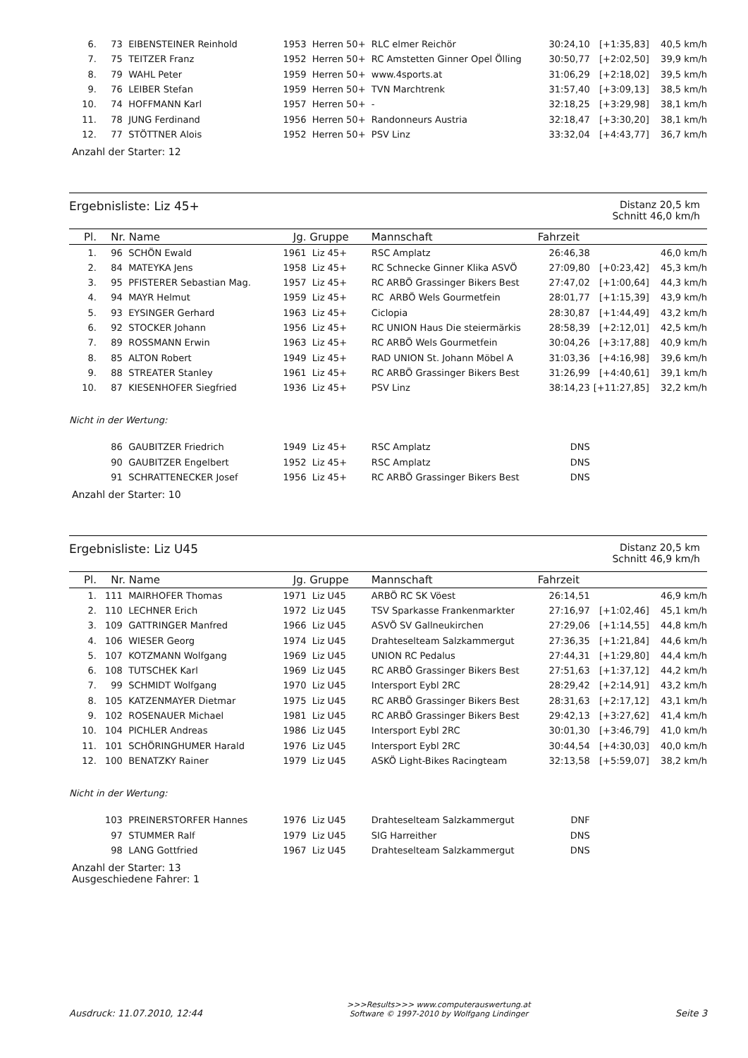| 6. | 73 | EIBENSTEINER Reinhold | 1953 | Herren 50+ | RLC elmer Reichör | 30:24,10 | [+1:35,83] | 40,5 km/h |
| 7. | 75 | TEITZER Franz | 1952 | Herren 50+ | RC Amstetten Ginner Opel Ölling | 30:50,77 | [+2:02,50] | 39,9 km/h |
| 8. | 79 | WAHL Peter | 1959 | Herren 50+ | www.4sports.at | 31:06,29 | [+2:18,02] | 39,5 km/h |
| 9. | 76 | LEIBER Stefan | 1959 | Herren 50+ | TVN Marchtrenk | 31:57,40 | [+3:09,13] | 38,5 km/h |
| 10. | 74 | HOFFMANN Karl | 1957 | Herren 50+ | - | 32:18,25 | [+3:29,98] | 38,1 km/h |
| 11. | 78 | JUNG Ferdinand | 1956 | Herren 50+ | Randonneurs Austria | 32:18,47 | [+3:30,20] | 38,1 km/h |
| 12. | 77 | STÖTTNER Alois | 1952 | Herren 50+ | PSV Linz | 33:32,04 | [+4:43,77] | 36,7 km/h |
Anzahl der Starter: 12
Ergebnisliste: Liz 45+
Distanz 20,5 km
Schnitt 46,0 km/h
| Pl. | Nr. | Name | Jg. | Gruppe | Mannschaft | Fahrzeit | | |
| --- | --- | --- | --- | --- | --- | --- | --- | --- |
| 1. | 96 | SCHÖN Ewald | 1961 | Liz 45+ | RSC Amplatz | 26:46,38 | | 46,0 km/h |
| 2. | 84 | MATEYKA Jens | 1958 | Liz 45+ | RC Schnecke Ginner Klika ASVÖ | 27:09,80 | [+0:23,42] | 45,3 km/h |
| 3. | 95 | PFISTERER Sebastian Mag. | 1957 | Liz 45+ | RC ARBÖ Grassinger Bikers Best | 27:47,02 | [+1:00,64] | 44,3 km/h |
| 4. | 94 | MAYR Helmut | 1959 | Liz 45+ | RC ARBÖ Wels Gourmetfein | 28:01,77 | [+1:15,39] | 43,9 km/h |
| 5. | 93 | EYSINGER Gerhard | 1963 | Liz 45+ | Ciclopia | 28:30,87 | [+1:44,49] | 43,2 km/h |
| 6. | 92 | STOCKER Johann | 1956 | Liz 45+ | RC UNION Haus Die steiermärkis | 28:58,39 | [+2:12,01] | 42,5 km/h |
| 7. | 89 | ROSSMANN Erwin | 1963 | Liz 45+ | RC ARBÖ Wels Gourmetfein | 30:04,26 | [+3:17,88] | 40,9 km/h |
| 8. | 85 | ALTON Robert | 1949 | Liz 45+ | RAD UNION St. Johann Möbel A | 31:03,36 | [+4:16,98] | 39,6 km/h |
| 9. | 88 | STREATER Stanley | 1961 | Liz 45+ | RC ARBÖ Grassinger Bikers Best | 31:26,99 | [+4:40,61] | 39,1 km/h |
| 10. | 87 | KIESENHOFER Siegfried | 1936 | Liz 45+ | PSV Linz | 38:14,23 | [+11:27,85] | 32,2 km/h |
Nicht in der Wertung:
| | 86 | GAUBITZER Friedrich | 1949 | Liz 45+ | RSC Amplatz | DNS | | |
| | 90 | GAUBITZER Engelbert | 1952 | Liz 45+ | RSC Amplatz | DNS | | |
| | 91 | SCHRATTENECKER Josef | 1956 | Liz 45+ | RC ARBÖ Grassinger Bikers Best | DNS | | |
Anzahl der Starter: 10
Ergebnisliste: Liz U45
Distanz 20,5 km
Schnitt 46,9 km/h
| Pl. | Nr. | Name | Jg. | Gruppe | Mannschaft | Fahrzeit | | |
| --- | --- | --- | --- | --- | --- | --- | --- | --- |
| 1. | 111 | MAIRHOFER Thomas | 1971 | Liz U45 | ARBÖ RC SK Vöest | 26:14,51 | | 46,9 km/h |
| 2. | 110 | LECHNER Erich | 1972 | Liz U45 | TSV Sparkasse Frankenmarkter | 27:16,97 | [+1:02,46] | 45,1 km/h |
| 3. | 109 | GATTRINGER Manfred | 1966 | Liz U45 | ASVÖ SV Gallneukirchen | 27:29,06 | [+1:14,55] | 44,8 km/h |
| 4. | 106 | WIESER Georg | 1974 | Liz U45 | Drahteselteam Salzkammergut | 27:36,35 | [+1:21,84] | 44,6 km/h |
| 5. | 107 | KOTZMANN Wolfgang | 1969 | Liz U45 | UNION RC Pedalus | 27:44,31 | [+1:29,80] | 44,4 km/h |
| 6. | 108 | TUTSCHEK Karl | 1969 | Liz U45 | RC ARBÖ Grassinger Bikers Best | 27:51,63 | [+1:37,12] | 44,2 km/h |
| 7. | 99 | SCHMIDT Wolfgang | 1970 | Liz U45 | Intersport Eybl 2RC | 28:29,42 | [+2:14,91] | 43,2 km/h |
| 8. | 105 | KATZENMAYER Dietmar | 1975 | Liz U45 | RC ARBÖ Grassinger Bikers Best | 28:31,63 | [+2:17,12] | 43,1 km/h |
| 9. | 102 | ROSENAUER Michael | 1981 | Liz U45 | RC ARBÖ Grassinger Bikers Best | 29:42,13 | [+3:27,62] | 41,4 km/h |
| 10. | 104 | PICHLER Andreas | 1986 | Liz U45 | Intersport Eybl 2RC | 30:01,30 | [+3:46,79] | 41,0 km/h |
| 11. | 101 | SCHÖRINGHUMER Harald | 1976 | Liz U45 | Intersport Eybl 2RC | 30:44,54 | [+4:30,03] | 40,0 km/h |
| 12. | 100 | BENATZKY Rainer | 1979 | Liz U45 | ASKÖ Light-Bikes Racingteam | 32:13,58 | [+5:59,07] | 38,2 km/h |
Nicht in der Wertung:
| | 103 | PREINERSTORFER Hannes | 1976 | Liz U45 | Drahteselteam Salzkammergut | DNF | | |
| | 97 | STUMMER Ralf | 1979 | Liz U45 | SIG Harreither | DNS | | |
| | 98 | LANG Gottfried | 1967 | Liz U45 | Drahteselteam Salzkammergut | DNS | | |
Anzahl der Starter: 13
Ausgeschiedene Fahrer: 1
Ausdruck: 11.07.2010, 12:44
>>>Results>>> www.computerauswertung.at
Software © 1997-2010 by Wolfgang Lindinger
Seite 3